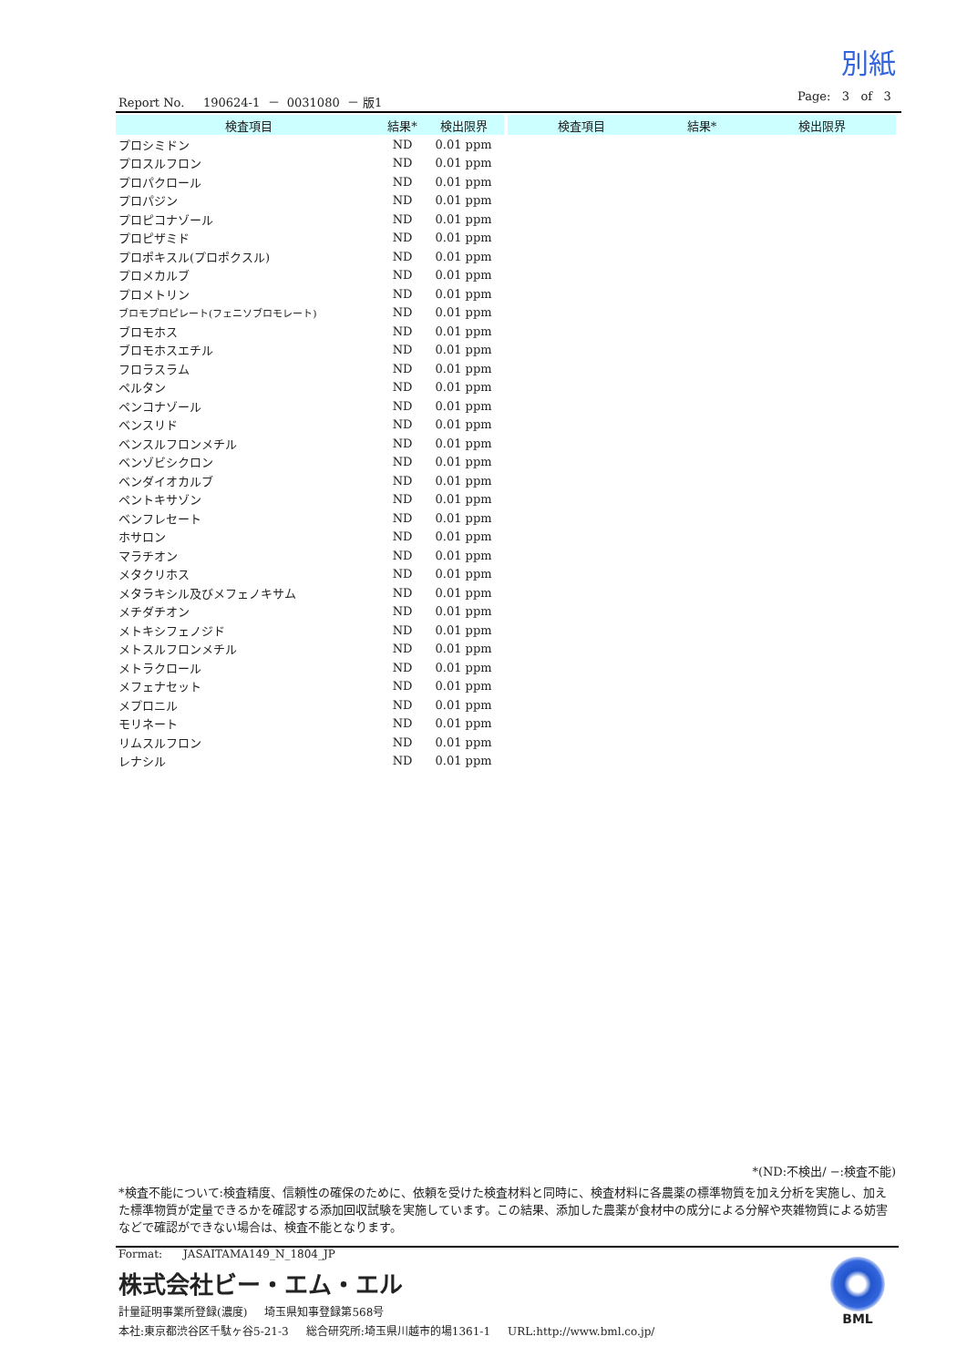別紙
Report No. 190624-1 － 0031080 － 版1 Page: 3 of 3
| 検査項目 | 結果* | 検出限界 |
| --- | --- | --- |
| プロシミドン | ND | 0.01 ppm |
| プロスルフロン | ND | 0.01 ppm |
| プロパクロール | ND | 0.01 ppm |
| プロパジン | ND | 0.01 ppm |
| プロピコナゾール | ND | 0.01 ppm |
| プロピザミド | ND | 0.01 ppm |
| プロポキスル(プロポクスル) | ND | 0.01 ppm |
| プロメカルブ | ND | 0.01 ppm |
| プロメトリン | ND | 0.01 ppm |
| ブロモプロピレート(フェニソブロモレート) | ND | 0.01 ppm |
| ブロモホス | ND | 0.01 ppm |
| ブロモホスエチル | ND | 0.01 ppm |
| フロラスラム | ND | 0.01 ppm |
| ペルタン | ND | 0.01 ppm |
| ペンコナゾール | ND | 0.01 ppm |
| ベンスリド | ND | 0.01 ppm |
| ベンスルフロンメチル | ND | 0.01 ppm |
| ベンゾビシクロン | ND | 0.01 ppm |
| ベンダイオカルブ | ND | 0.01 ppm |
| ペントキサゾン | ND | 0.01 ppm |
| ベンフレセート | ND | 0.01 ppm |
| ホサロン | ND | 0.01 ppm |
| マラチオン | ND | 0.01 ppm |
| メタクリホス | ND | 0.01 ppm |
| メタラキシル及びメフェノキサム | ND | 0.01 ppm |
| メチダチオン | ND | 0.01 ppm |
| メトキシフェノジド | ND | 0.01 ppm |
| メトスルフロンメチル | ND | 0.01 ppm |
| メトラクロール | ND | 0.01 ppm |
| メフェナセット | ND | 0.01 ppm |
| メプロニル | ND | 0.01 ppm |
| モリネート | ND | 0.01 ppm |
| リムスルフロン | ND | 0.01 ppm |
| レナシル | ND | 0.01 ppm |
| 検査項目 | 結果* | 検出限界 |
| --- | --- | --- |
*(ND:不検出/ −:検査不能)
*検査不能について:検査精度、信頼性の確保のために、依頼を受けた検査材料と同時に、検査材料に各農薬の標準物質を加え分析を実施し、加えた標準物質が定量できるかを確認する添加回収試験を実施しています。この結果、添加した農薬が食材中の成分による分解や夾雑物質による妨害などで確認ができない場合は、検査不能となります。
Format: JASAITAMA149_N_1804_JP
株式会社ビー・エム・エル
計量証明事業所登録(濃度) 埼玉県知事登録第568号
本社:東京都渋谷区千駄ヶ谷5-21-3 総合研究所:埼玉県川越市的場1361-1 URL:http://www.bml.co.jp/
BML